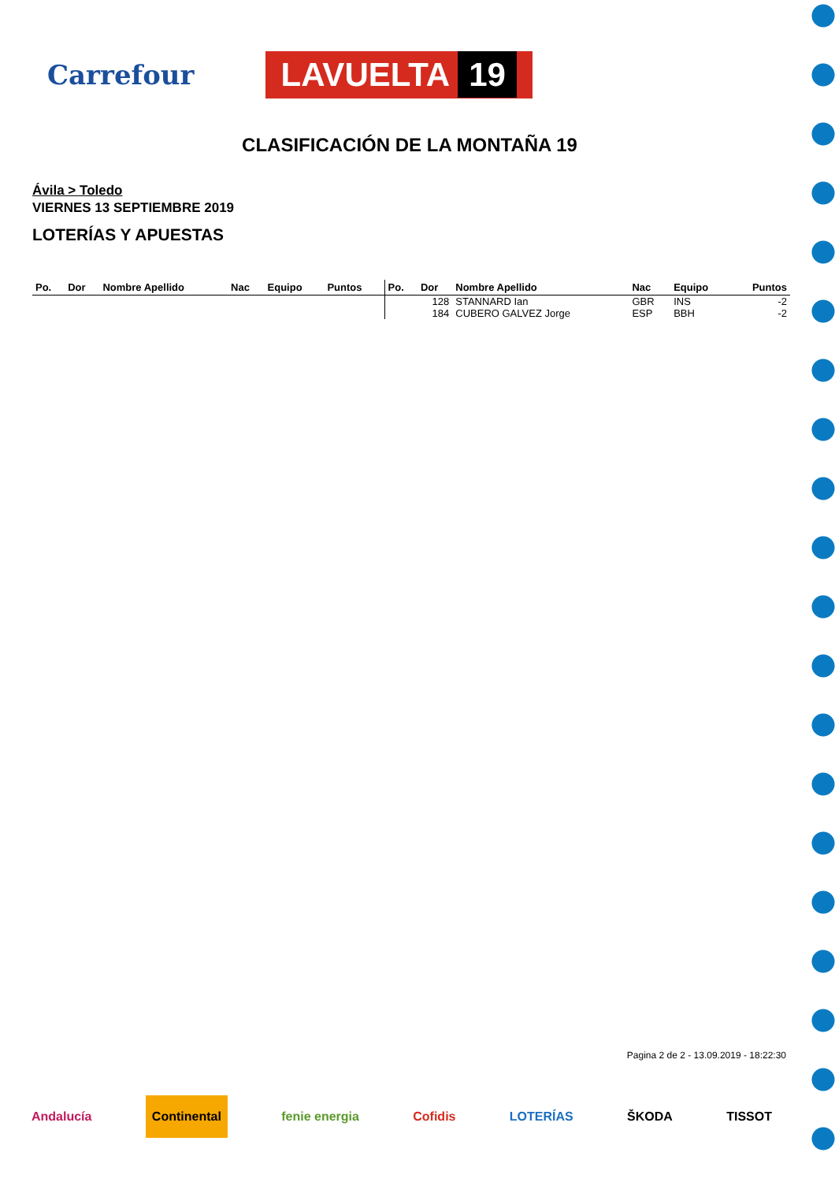Carrefour
LAVUELTA 19
CLASIFICACIÓN DE LA MONTAÑA 19
Ávila > Toledo
VIERNES 13 SEPTIEMBRE 2019
LOTERÍAS Y APUESTAS
| Po. | Dor | Nombre Apellido | Nac | Equipo | Puntos | Po. | Dor | Nombre Apellido | Nac | Equipo | Puntos |
| --- | --- | --- | --- | --- | --- | --- | --- | --- | --- | --- | --- |
| | | | | | | | 128 | STANNARD Ian | GBR | INS | -2 |
| | | | | | | | 184 | CUBERO GALVEZ Jorge | ESP | BBH | -2 |
Pagina 2 de 2 - 13.09.2019 - 18:22:30
Andalucía Continental fenie energia Cofidis LOTERÍAS ŠKODA TISSOT